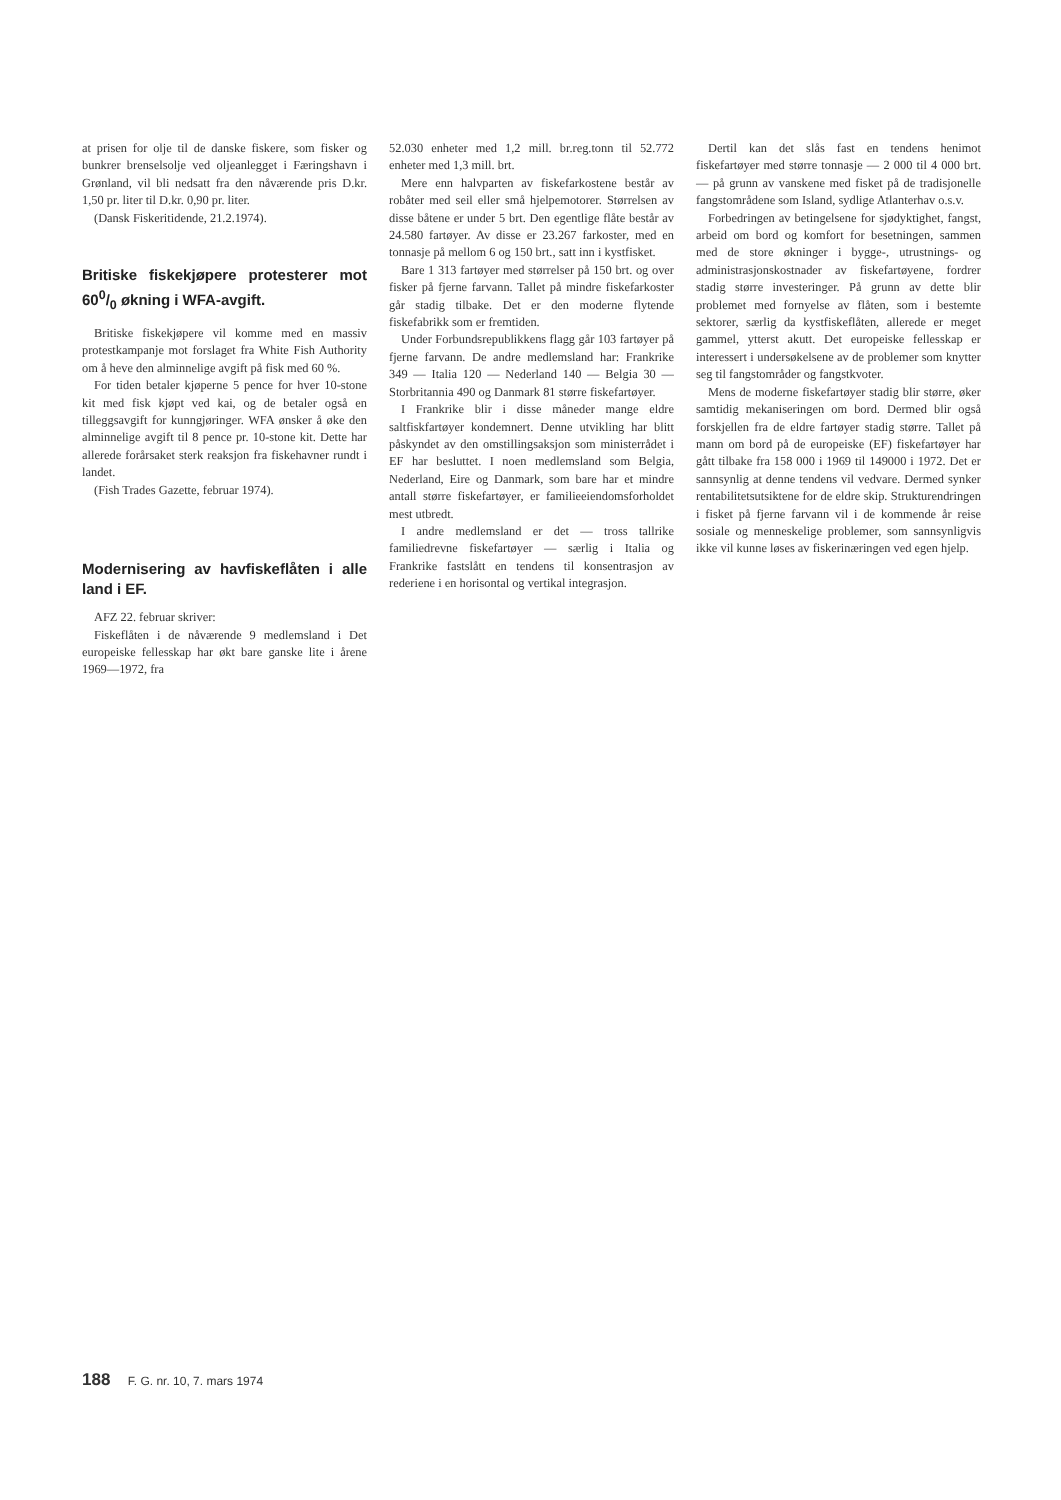at prisen for olje til de danske fiskere, som fisker og bunkrer brenselsolje ved oljeanlegget i Færingshavn i Grønland, vil bli nedsatt fra den nåværende pris D.kr. 1,50 pr. liter til D.kr. 0,90 pr. liter.
(Dansk Fiskeritidende, 21.2.1974).
Britiske fiskekjøpere protesterer mot 600/0 økning i WFA-avgift.
Britiske fiskekjøpere vil komme med en massiv protestkampanje mot forslaget fra White Fish Authority om å heve den alminnelige avgift på fisk med 60 %.
For tiden betaler kjøperne 5 pence for hver 10-stone kit med fisk kjøpt ved kai, og de betaler også en tilleggsavgift for kunngjøringer. WFA ønsker å øke den alminnelige avgift til 8 pence pr. 10-stone kit. Dette har allerede forårsaket sterk reaksjon fra fiskehavner rundt i landet.
(Fish Trades Gazette, februar 1974).
Modernisering av havfiskeflåten i alle land i EF.
AFZ 22. februar skriver:
Fiskeflåten i de nåværende 9 medlemsland i Det europeiske fellesskap har økt bare ganske lite i årene 1969—1972, fra
52.030 enheter med 1,2 mill. br.reg.tonn til 52.772 enheter med 1,3 mill. brt.
Mere enn halvparten av fiskefarkostene består av robåter med seil eller små hjelpemotorer. Størrelsen av disse båtene er under 5 brt. Den egentlige flåte består av 24.580 fartøyer. Av disse er 23.267 farkoster, med en tonnasje på mellom 6 og 150 brt., satt inn i kystfisket.
Bare 1 313 fartøyer med størrelser på 150 brt. og over fisker på fjerne farvann. Tallet på mindre fiskefarkoster går stadig tilbake. Det er den moderne flytende fiskefabrikk som er fremtiden.
Under Forbundsrepublikkens flagg går 103 fartøyer på fjerne farvann. De andre medlemsland har: Frankrike 349 — Italia 120 — Nederland 140 — Belgia 30 — Storbritannia 490 og Danmark 81 større fiskefartøyer.
I Frankrike blir i disse måneder mange eldre saltfiskfartøyer kondemnert. Denne utvikling har blitt påskyndet av den omstillingsaksjon som ministerrådet i EF har besluttet. I noen medlemsland som Belgia, Nederland, Eire og Danmark, som bare har et mindre antall større fiskefartøyer, er familieeiendomsforholdet mest utbredt.
I andre medlemsland er det — tross tallrike familiedrevne fiskefartøyer — særlig i Italia og Frankrike fastslått en tendens til konsentrasjon av rederiene i en horisontal og vertikal integrasjon.
Dertil kan det slås fast en tendens henimot fiskefartøyer med større tonnasje — 2 000 til 4 000 brt. — på grunn av vanskene med fisket på de tradisjonelle fangstområdene som Island, sydlige Atlanterhav o.s.v.
Forbedringen av betingelsene for sjødyktighet, fangst, arbeid om bord og komfort for besetningen, sammen med de store økninger i bygge-, utrustnings- og administrasjonskostnader av fiskefartøyene, fordrer stadig større investeringer. På grunn av dette blir problemet med fornyelse av flåten, som i bestemte sektorer, særlig da kystfiskeflåten, allerede er meget gammel, ytterst akutt. Det europeiske fellesskap er interessert i undersøkelsene av de problemer som knytter seg til fangstområder og fangstkvoter.
Mens de moderne fiskefartøyer stadig blir større, øker samtidig mekaniseringen om bord. Dermed blir også forskjellen fra de eldre fartøyer stadig større. Tallet på mann om bord på de europeiske (EF) fiskefartøyer har gått tilbake fra 158 000 i 1969 til 149000 i 1972. Det er sannsynlig at denne tendens vil vedvare. Dermed synker rentabilitetsutsiktene for de eldre skip. Strukturendringen i fisket på fjerne farvann vil i de kommende år reise sosiale og menneskelige problemer, som sannsynligvis ikke vil kunne løses av fiskerinæringen ved egen hjelp.
188 F. G. nr. 10, 7. mars 1974